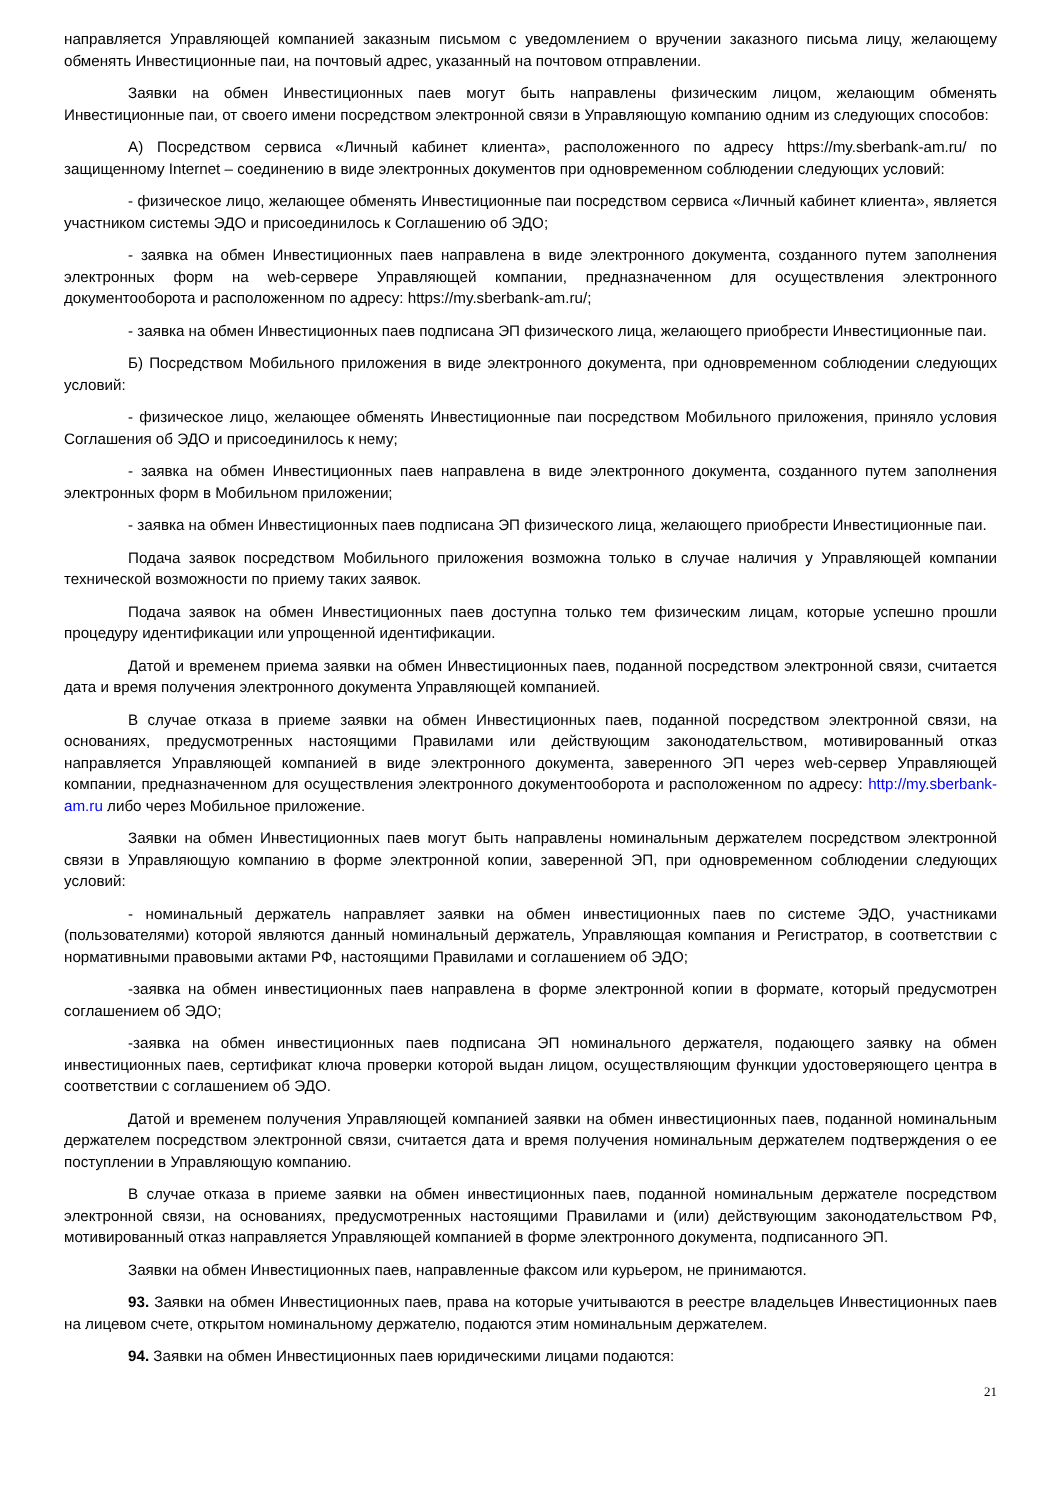направляется Управляющей компанией заказным письмом с уведомлением о вручении заказного письма лицу, желающему обменять Инвестиционные паи, на почтовый адрес, указанный на почтовом отправлении.
Заявки на обмен Инвестиционных паев могут быть направлены физическим лицом, желающим обменять Инвестиционные паи, от своего имени посредством электронной связи в Управляющую компанию одним из следующих способов:
А) Посредством сервиса «Личный кабинет клиента», расположенного по адресу https://my.sberbank-am.ru/ по защищенному Internet – соединению в виде электронных документов при одновременном соблюдении следующих условий:
- физическое лицо, желающее обменять Инвестиционные паи посредством сервиса «Личный кабинет клиента», является участником системы ЭДО и присоединилось к Соглашению об ЭДО;
- заявка на обмен Инвестиционных паев направлена в виде электронного документа, созданного путем заполнения электронных форм на web-сервере Управляющей компании, предназначенном для осуществления электронного документооборота и расположенном по адресу: https://my.sberbank-am.ru/;
- заявка на обмен Инвестиционных паев подписана ЭП физического лица, желающего приобрести Инвестиционные паи.
Б) Посредством Мобильного приложения в виде электронного документа, при одновременном соблюдении следующих условий:
- физическое лицо, желающее обменять Инвестиционные паи посредством Мобильного приложения, приняло условия Соглашения об ЭДО и присоединилось к нему;
- заявка на обмен Инвестиционных паев направлена в виде электронного документа, созданного путем заполнения электронных форм в Мобильном приложении;
- заявка на обмен Инвестиционных паев подписана ЭП физического лица, желающего приобрести Инвестиционные паи.
Подача заявок посредством Мобильного приложения возможна только в случае наличия у Управляющей компании технической возможности по приему таких заявок.
Подача заявок на обмен Инвестиционных паев доступна только тем физическим лицам, которые успешно прошли процедуру идентификации или упрощенной идентификации.
Датой и временем приема заявки на обмен Инвестиционных паев, поданной посредством электронной связи, считается дата и время получения электронного документа Управляющей компанией.
В случае отказа в приеме заявки на обмен Инвестиционных паев, поданной посредством электронной связи, на основаниях, предусмотренных настоящими Правилами или действующим законодательством, мотивированный отказ направляется Управляющей компанией в виде электронного документа, заверенного ЭП через web-сервер Управляющей компании, предназначенном для осуществления электронного документооборота и расположенном по адресу: http://my.sberbank-am.ru либо через Мобильное приложение.
Заявки на обмен Инвестиционных паев могут быть направлены номинальным держателем посредством электронной связи в Управляющую компанию в форме электронной копии, заверенной ЭП, при одновременном соблюдении следующих условий:
- номинальный держатель направляет заявки на обмен инвестиционных паев по системе ЭДО, участниками (пользователями) которой являются данный номинальный держатель, Управляющая компания и Регистратор, в соответствии с нормативными правовыми актами РФ, настоящими Правилами и соглашением об ЭДО;
-заявка на обмен инвестиционных паев направлена в форме электронной копии в формате, который предусмотрен соглашением об ЭДО;
-заявка на обмен инвестиционных паев подписана ЭП номинального держателя, подающего заявку на обмен инвестиционных паев, сертификат ключа проверки которой выдан лицом, осуществляющим функции удостоверяющего центра в соответствии с соглашением об ЭДО.
Датой и временем получения Управляющей компанией заявки на обмен инвестиционных паев, поданной номинальным держателем посредством электронной связи, считается дата и время получения номинальным держателем подтверждения о ее поступлении в Управляющую компанию.
В случае отказа в приеме заявки на обмен инвестиционных паев, поданной номинальным держателе посредством электронной связи, на основаниях, предусмотренных настоящими Правилами и (или) действующим законодательством РФ, мотивированный отказ направляется Управляющей компанией в форме электронного документа, подписанного ЭП.
Заявки на обмен Инвестиционных паев, направленные факсом или курьером, не принимаются.
93. Заявки на обмен Инвестиционных паев, права на которые учитываются в реестре владельцев Инвестиционных паев на лицевом счете, открытом номинальному держателю, подаются этим номинальным держателем.
94. Заявки на обмен Инвестиционных паев юридическими лицами подаются:
21